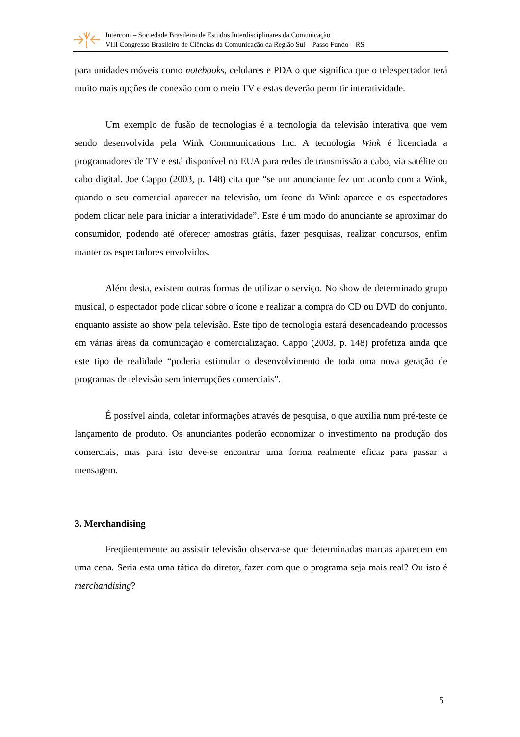Intercom – Sociedade Brasileira de Estudos Interdisciplinares da Comunicação
VIII Congresso Brasileiro de Ciências da Comunicação da Região Sul – Passo Fundo – RS
para unidades móveis como notebooks, celulares e PDA o que significa que o telespectador terá muito mais opções de conexão com o meio TV e estas deverão permitir interatividade.
Um exemplo de fusão de tecnologias é a tecnologia da televisão interativa que vem sendo desenvolvida pela Wink Communications Inc. A tecnologia Wink é licenciada a programadores de TV e está disponível no EUA para redes de transmissão a cabo, via satélite ou cabo digital. Joe Cappo (2003, p. 148) cita que “se um anunciante fez um acordo com a Wink, quando o seu comercial aparecer na televisão, um ícone da Wink aparece e os espectadores podem clicar nele para iniciar a interatividade”. Este é um modo do anunciante se aproximar do consumidor, podendo até oferecer amostras grátis, fazer pesquisas, realizar concursos, enfim manter os espectadores envolvidos.
Além desta, existem outras formas de utilizar o serviço. No show de determinado grupo musical, o espectador pode clicar sobre o ícone e realizar a compra do CD ou DVD do conjunto, enquanto assiste ao show pela televisão. Este tipo de tecnologia estará desencadeando processos em várias áreas da comunicação e comercialização. Cappo (2003, p. 148) profetiza ainda que este tipo de realidade “poderia estimular o desenvolvimento de toda uma nova geração de programas de televisão sem interrupções comerciais”.
É possível ainda, coletar informações através de pesquisa, o que auxilia num pré-teste de lançamento de produto. Os anunciantes poderão economizar o investimento na produção dos comerciais, mas para isto deve-se encontrar uma forma realmente eficaz para passar a mensagem.
3. Merchandising
Freqüentemente ao assistir televisão observa-se que determinadas marcas aparecem em uma cena. Seria esta uma tática do diretor, fazer com que o programa seja mais real? Ou isto é merchandising?
5